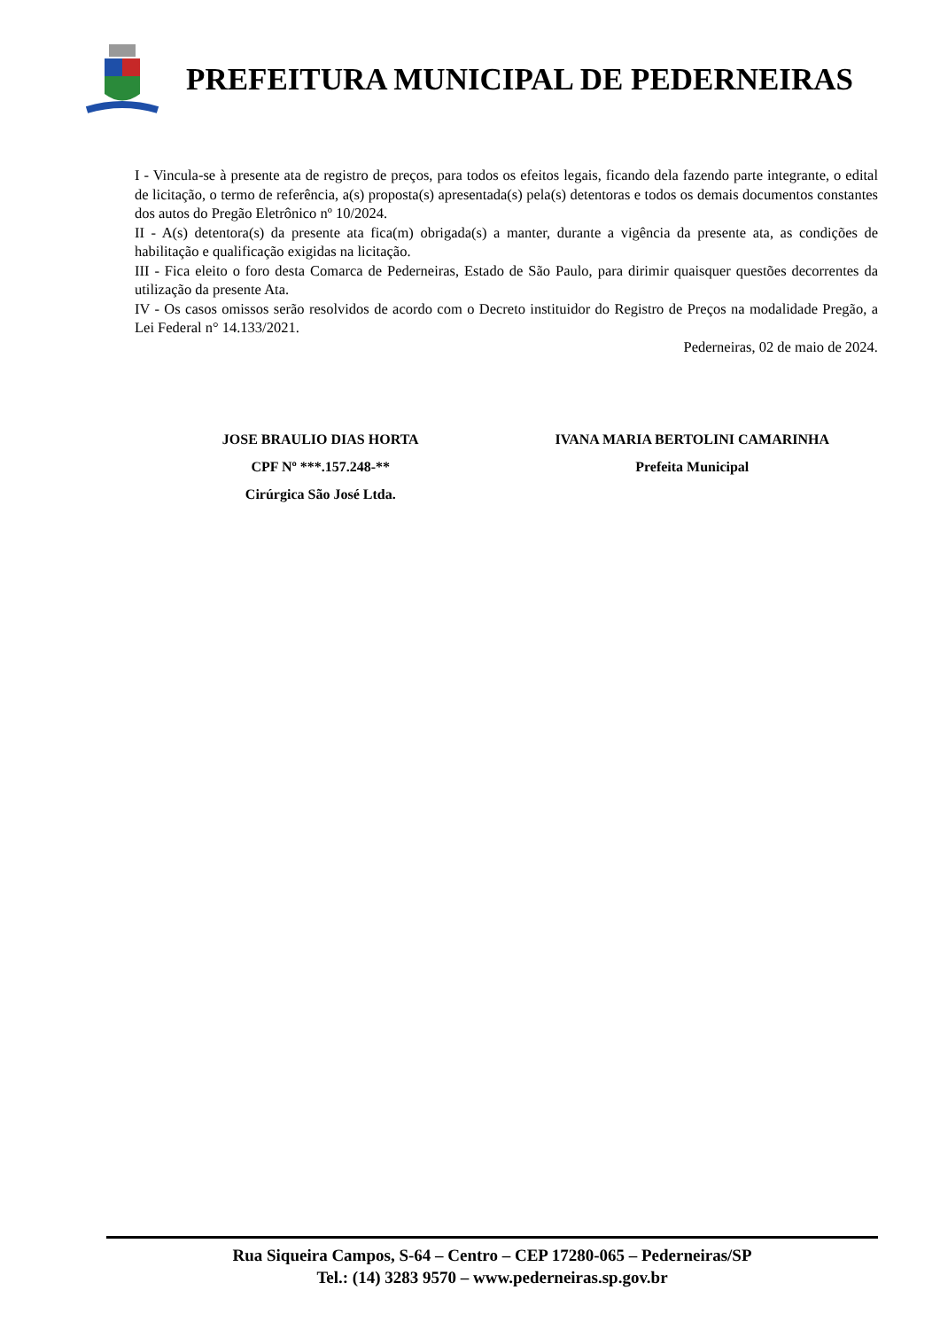PREFEITURA MUNICIPAL DE PEDERNEIRAS
I - Vincula-se à presente ata de registro de preços, para todos os efeitos legais, ficando dela fazendo parte integrante, o edital de licitação, o termo de referência, a(s) proposta(s) apresentada(s) pela(s) detentoras e todos os demais documentos constantes dos autos do Pregão Eletrônico nº 10/2024.
II - A(s) detentora(s) da presente ata fica(m) obrigada(s) a manter, durante a vigência da presente ata, as condições de habilitação e qualificação exigidas na licitação.
III - Fica eleito o foro desta Comarca de Pederneiras, Estado de São Paulo, para dirimir quaisquer questões decorrentes da utilização da presente Ata.
IV - Os casos omissos serão resolvidos de acordo com o Decreto instituidor do Registro de Preços na modalidade Pregão, a Lei Federal n° 14.133/2021.
Pederneiras, 02 de maio de 2024.
JOSE BRAULIO DIAS HORTA
CPF Nº ***.157.248-**
Cirúrgica São José Ltda.
IVANA MARIA BERTOLINI CAMARINHA
Prefeita Municipal
Rua Siqueira Campos, S-64 – Centro – CEP 17280-065 – Pederneiras/SP
Tel.: (14) 3283 9570 – www.pederneiras.sp.gov.br